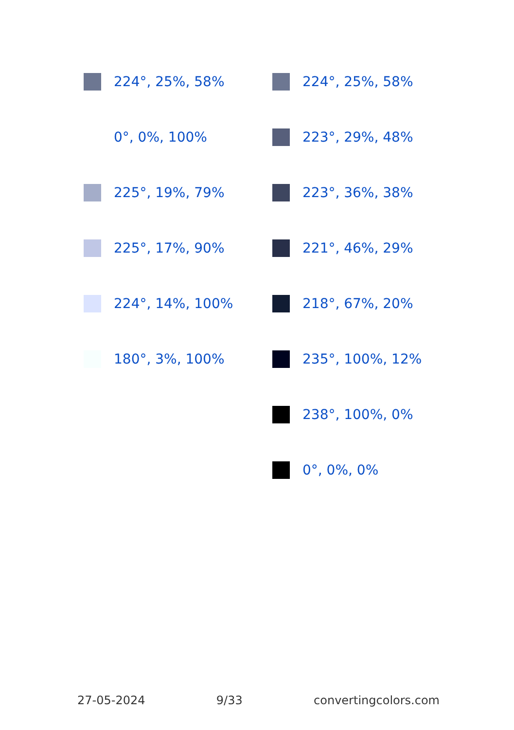224°, 25%, 58%
0°, 0%, 100%
225°, 19%, 79%
225°, 17%, 90%
224°, 14%, 100%
180°, 3%, 100%
224°, 25%, 58%
223°, 29%, 48%
223°, 36%, 38%
221°, 46%, 29%
218°, 67%, 20%
235°, 100%, 12%
238°, 100%, 0%
0°, 0%, 0%
27-05-2024 9/33 convertingcolors.com